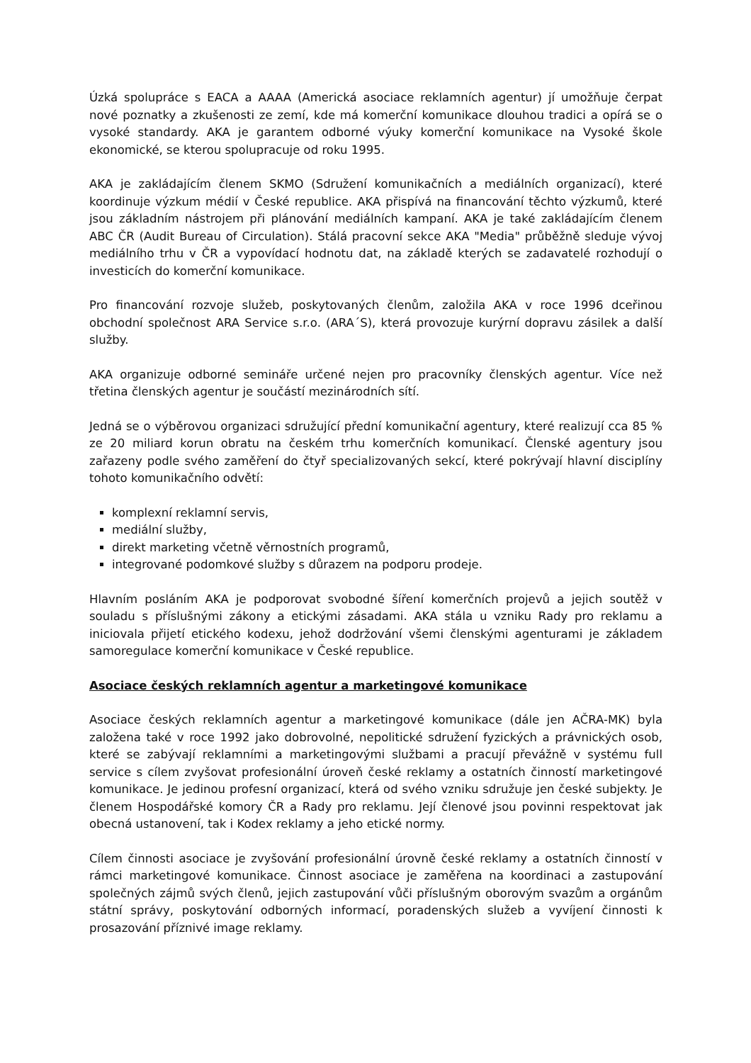Úzká spolupráce s EACA a AAAA (Americká asociace reklamních agentur) jí umožňuje čerpat nové poznatky a zkušenosti ze zemí, kde má komerční komunikace dlouhou tradici a opírá se o vysoké standardy. AKA je garantem odborné výuky komerční komunikace na Vysoké škole ekonomické, se kterou spolupracuje od roku 1995.
AKA je zakládajícím členem SKMO (Sdružení komunikačních a mediálních organizací), které koordinuje výzkum médií v České republice. AKA přispívá na financování těchto výzkumů, které jsou základním nástrojem při plánování mediálních kampaní. AKA je také zakládajícím členem ABC ČR (Audit Bureau of Circulation). Stálá pracovní sekce AKA "Media" průběžně sleduje vývoj mediálního trhu v ČR a vypovídací hodnotu dat, na základě kterých se zadavatelé rozhodují o investicích do komerční komunikace.
Pro financování rozvoje služeb, poskytovaných členům, založila AKA v roce 1996 dceřinou obchodní společnost ARA Service s.r.o. (ARA´S), která provozuje kurýrní dopravu zásilek a další služby.
AKA organizuje odborné semináře určené nejen pro pracovníky členských agentur. Více než třetina členských agentur je součástí mezinárodních sítí.
Jedná se o výběrovou organizaci sdružující přední komunikační agentury, které realizují cca 85 % ze 20 miliard korun obratu na českém trhu komerčních komunikací. Členské agentury jsou zařazeny podle svého zaměření do čtyř specializovaných sekcí, které pokrývají hlavní disciplíny tohoto komunikačního odvětí:
komplexní reklamní servis,
mediální služby,
direkt marketing včetně věrnostních programů,
integrované podomkové služby s důrazem na podporu prodeje.
Hlavním posláním AKA je podporovat svobodné šíření komerčních projevů a jejich soutěž v souladu s příslušnými zákony a etickými zásadami. AKA stála u vzniku Rady pro reklamu a iniciovala přijetí etického kodexu, jehož dodržování všemi členskými agenturami je základem samoregulace komerční komunikace v České republice.
Asociace českých reklamních agentur a marketingové komunikace
Asociace českých reklamních agentur a marketingové komunikace (dále jen AČRA-MK) byla založena také v roce 1992 jako dobrovolné, nepolitické sdružení fyzických a právnických osob, které se zabývají reklamními a marketingovými službami a pracují převážně v systému full service s cílem zvyšovat profesionální úroveň české reklamy a ostatních činností marketingové komunikace. Je jedinou profesní organizací, která od svého vzniku sdružuje jen české subjekty. Je členem Hospodářské komory ČR a Rady pro reklamu. Její členové jsou povinni respektovat jak obecná ustanovení, tak i Kodex reklamy a jeho etické normy.
Cílem činnosti asociace je zvyšování profesionální úrovně české reklamy a ostatních činností v rámci marketingové komunikace. Činnost asociace je zaměřena na koordinaci a zastupování společných zájmů svých členů, jejich zastupování vůči příslušným oborovým svazům a orgánům státní správy, poskytování odborných informací, poradenských služeb a vyvíjení činnosti k prosazování příznivé image reklamy.